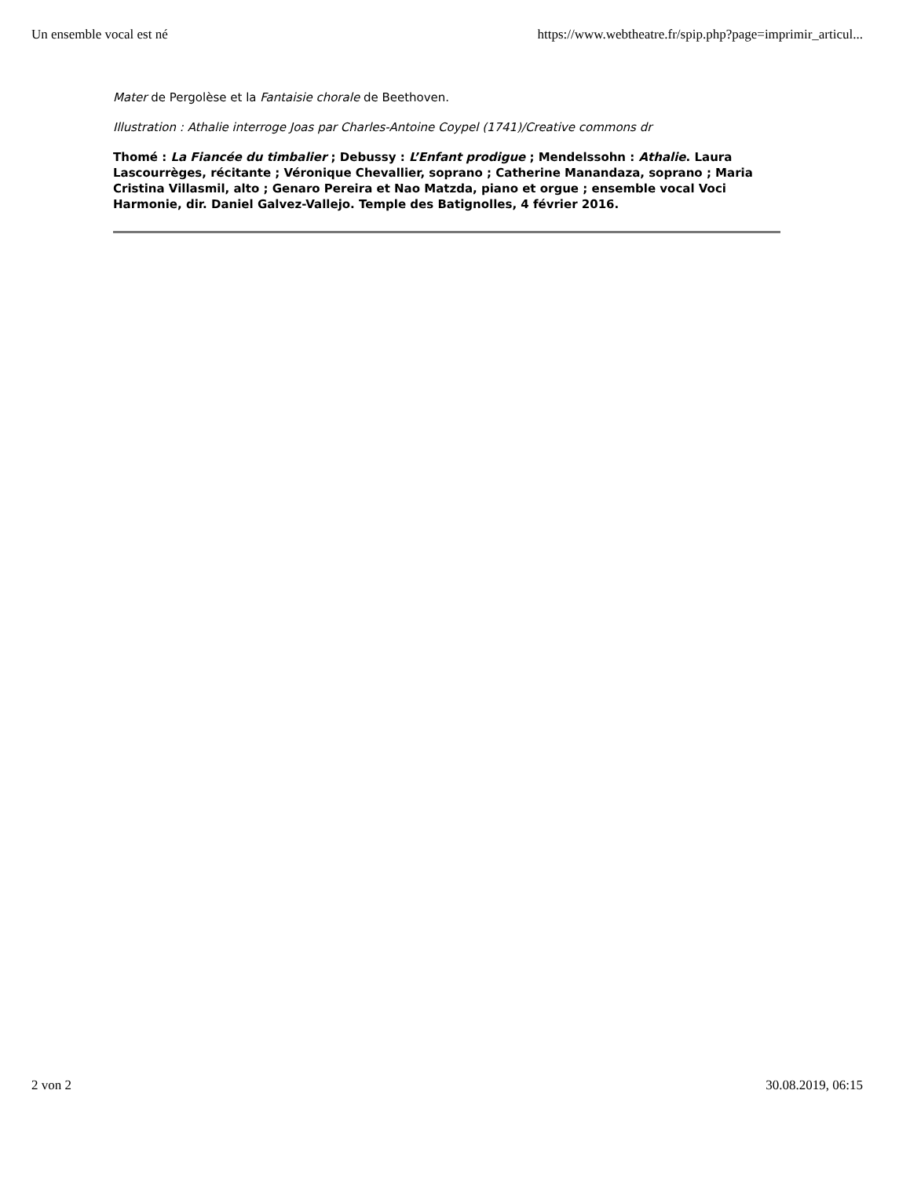Un ensemble vocal est né https://www.webtheatre.fr/spip.php?page=imprimir_articul...
Mater de Pergolèse et la Fantaisie chorale de Beethoven.
Illustration : Athalie interroge Joas par Charles-Antoine Coypel (1741)/Creative commons dr
Thomé : La Fiancée du timbalier ; Debussy : L’Enfant prodigue ; Mendelssohn : Athalie. Laura Lascourrèges, récitante ; Véronique Chevallier, soprano ; Catherine Manandaza, soprano ; Maria Cristina Villasmil, alto ; Genaro Pereira et Nao Matzda, piano et orgue ; ensemble vocal Voci Harmonie, dir. Daniel Galvez-Vallejo. Temple des Batignolles, 4 février 2016.
2 von 2 30.08.2019, 06:15